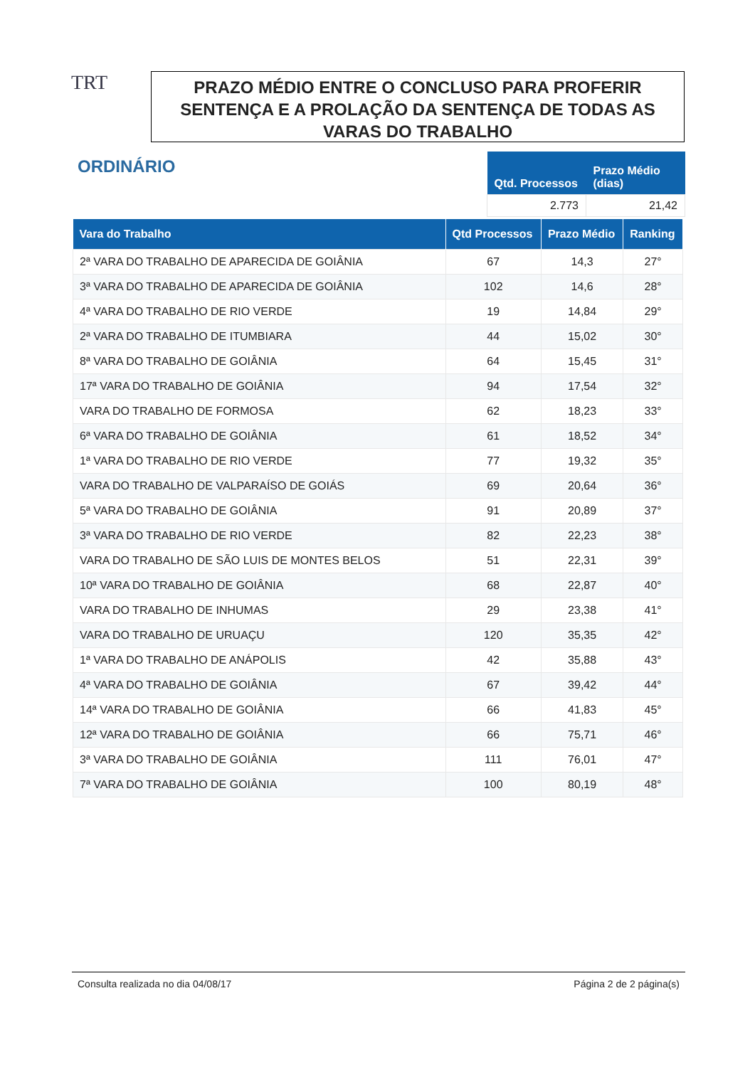TRT
PRAZO MÉDIO ENTRE O CONCLUSO PARA PROFERIR SENTENÇA E A PROLAÇÃO DA SENTENÇA DE TODAS AS VARAS DO TRABALHO
ORDINÁRIO
| Qtd. Processos | Prazo Médio (dias) |
| --- | --- |
| 2.773 | 21,42 |
| Vara do Trabalho | Qtd Processos | Prazo Médio | Ranking |
| --- | --- | --- | --- |
| 2ª VARA DO TRABALHO DE APARECIDA DE GOIÂNIA | 67 | 14,3 | 27° |
| 3ª VARA DO TRABALHO DE APARECIDA DE GOIÂNIA | 102 | 14,6 | 28° |
| 4ª VARA DO TRABALHO DE RIO VERDE | 19 | 14,84 | 29° |
| 2ª VARA DO TRABALHO DE ITUMBIARA | 44 | 15,02 | 30° |
| 8ª VARA DO TRABALHO DE GOIÂNIA | 64 | 15,45 | 31° |
| 17ª VARA DO TRABALHO DE GOIÂNIA | 94 | 17,54 | 32° |
| VARA DO TRABALHO DE FORMOSA | 62 | 18,23 | 33° |
| 6ª VARA DO TRABALHO DE GOIÂNIA | 61 | 18,52 | 34° |
| 1ª VARA DO TRABALHO DE RIO VERDE | 77 | 19,32 | 35° |
| VARA DO TRABALHO DE VALPARAÍSO DE GOIÁS | 69 | 20,64 | 36° |
| 5ª VARA DO TRABALHO DE GOIÂNIA | 91 | 20,89 | 37° |
| 3ª VARA DO TRABALHO DE RIO VERDE | 82 | 22,23 | 38° |
| VARA DO TRABALHO DE SÃO LUIS DE MONTES BELOS | 51 | 22,31 | 39° |
| 10ª VARA DO TRABALHO DE GOIÂNIA | 68 | 22,87 | 40° |
| VARA DO TRABALHO DE INHUMAS | 29 | 23,38 | 41° |
| VARA DO TRABALHO DE URUAÇU | 120 | 35,35 | 42° |
| 1ª VARA DO TRABALHO DE ANÁPOLIS | 42 | 35,88 | 43° |
| 4ª VARA DO TRABALHO DE GOIÂNIA | 67 | 39,42 | 44° |
| 14ª VARA DO TRABALHO DE GOIÂNIA | 66 | 41,83 | 45° |
| 12ª VARA DO TRABALHO DE GOIÂNIA | 66 | 75,71 | 46° |
| 3ª VARA DO TRABALHO DE GOIÂNIA | 111 | 76,01 | 47° |
| 7ª VARA DO TRABALHO DE GOIÂNIA | 100 | 80,19 | 48° |
Consulta realizada no dia 04/08/17 Página 2 de 2 página(s)